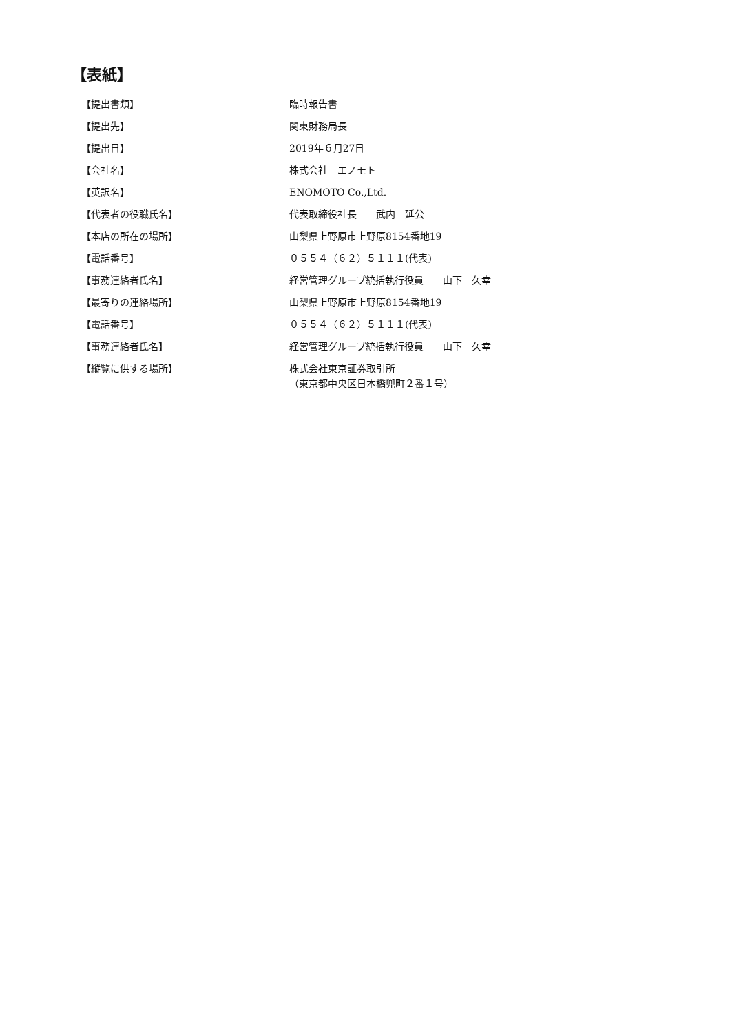【表紙】
【提出書類】 臨時報告書
【提出先】 関東財務局長
【提出日】 2019年６月27日
【会社名】 株式会社　エノモト
【英訳名】 ENOMOTO Co.,Ltd.
【代表者の役職氏名】 代表取締役社長　　武内　延公
【本店の所在の場所】 山梨県上野原市上野原8154番地19
【電話番号】 ０５５４（６２）５１１１(代表)
【事務連絡者氏名】 経営管理グループ統括執行役員　　山下　久幸
【最寄りの連絡場所】 山梨県上野原市上野原8154番地19
【電話番号】 ０５５４（６２）５１１１(代表)
【事務連絡者氏名】 経営管理グループ統括執行役員　　山下　久幸
【縦覧に供する場所】 株式会社東京証券取引所
（東京都中央区日本橋兜町２番１号）